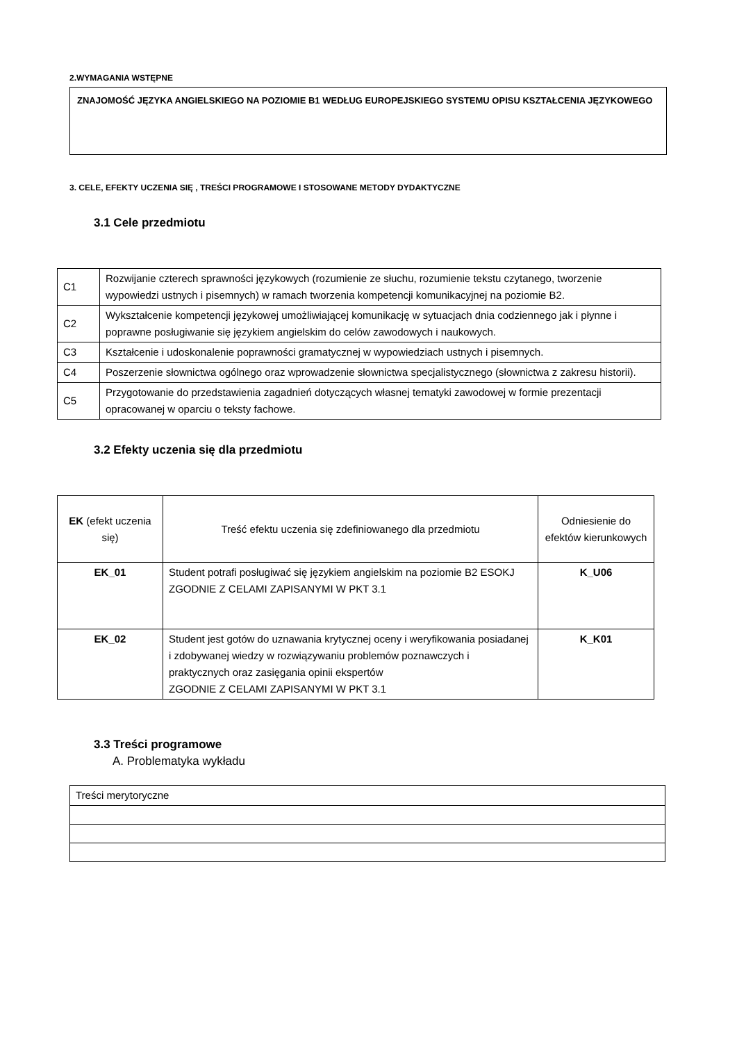2.WYMAGANIA WSTĘPNE
ZNAJOMOŚĆ JĘZYKA ANGIELSKIEGO NA POZIOMIE B1 WEDŁUG EUROPEJSKIEGO SYSTEMU OPISU KSZTAŁCENIA JĘZYKOWEGO
3. CELE, EFEKTY UCZENIA SIĘ , TREŚCI PROGRAMOWE I STOSOWANE METODY DYDAKTYCZNE
3.1 Cele przedmiotu
| C1 | Rozwijanie czterech sprawności językowych (rozumienie ze słuchu, rozumienie tekstu czytanego, tworzenie wypowiedzi ustnych i pisemnych) w ramach tworzenia kompetencji komunikacyjnej na poziomie B2. |
| C2 | Wykształcenie kompetencji językowej umożliwiającej komunikację w sytuacjach dnia codziennego jak i płynne i poprawne posługiwanie się językiem angielskim do celów zawodowych i naukowych. |
| C3 | Kształcenie i udoskonalenie poprawności gramatycznej w wypowiedziach ustnych i pisemnych. |
| C4 | Poszerzenie słownictwa ogólnego oraz wprowadzenie słownictwa specjalistycznego (słownictwa z zakresu historii). |
| C5 | Przygotowanie do przedstawienia zagadnień dotyczących własnej tematyki zawodowej w formie prezentacji opracowanej w oparciu o teksty fachowe. |
3.2 Efekty uczenia się dla przedmiotu
| EK (efekt uczenia się) | Treść efektu uczenia się zdefiniowanego dla przedmiotu | Odniesienie do efektów kierunkowych |
| EK_01 | Student potrafi posługiwać się językiem angielskim na poziomie B2 ESOKJ ZGODNIE Z CELAMI ZAPISANYMI W PKT 3.1 | K_U06 |
| EK_02 | Student jest gotów do uznawania krytycznej oceny i weryfikowania posiadanej i zdobywanej wiedzy w rozwiązywaniu problemów poznawczych i praktycznych oraz zasięgania opinii ekspertów ZGODNIE Z CELAMI ZAPISANYMI W PKT 3.1 | K_K01 |
3.3 Treści programowe
A. Problematyka wykładu
| Treści merytoryczne |